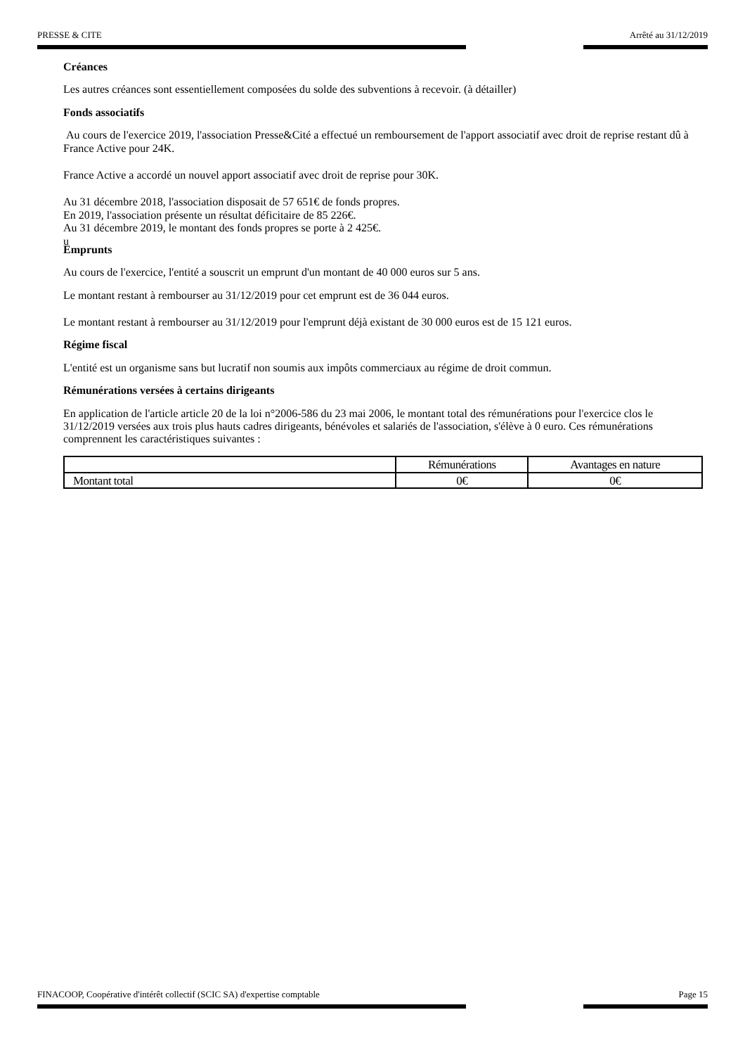PRESSE & CITE Arrêté au 31/12/2019
Créances
Les autres créances sont essentiellement composées du solde des subventions à recevoir. (à détailler)
Fonds associatifs
Au cours de l'exercice 2019, l'association Presse&Cité a effectué un remboursement de l'apport associatif avec droit de reprise restant dû à France Active pour 24K.
France Active a accordé un nouvel apport associatif avec droit de reprise pour 30K.
Au 31 décembre 2018, l'association disposait de 57 651€ de fonds propres.
En 2019, l'association présente un résultat déficitaire de 85 226€.
Au 31 décembre 2019, le montant des fonds propres se porte à 2 425€.
u
Emprunts
Au cours de l'exercice, l'entité a souscrit un emprunt d'un montant de 40 000 euros sur 5 ans.
Le montant restant à rembourser au 31/12/2019 pour cet emprunt est de 36 044 euros.
Le montant restant à rembourser au 31/12/2019 pour l'emprunt déjà existant de 30 000 euros est de 15 121 euros.
Régime fiscal
L'entité est un organisme sans but lucratif non soumis aux impôts commerciaux au régime de droit commun.
Rémunérations versées à certains dirigeants
En application de l'article article 20 de la loi n°2006-586 du 23 mai 2006, le montant total des rémunérations pour l'exercice clos le 31/12/2019 versées aux trois plus hauts cadres dirigeants, bénévoles et salariés de l'association, s'élève à 0 euro. Ces rémunérations comprennent les caractéristiques suivantes :
| | Rémunérations | Avantages en nature |
| --- | --- | --- |
| Montant total | 0€ | 0€ |
FINACOOP, Coopérative d'intérêt collectif (SCIC SA) d'expertise comptable Page 15